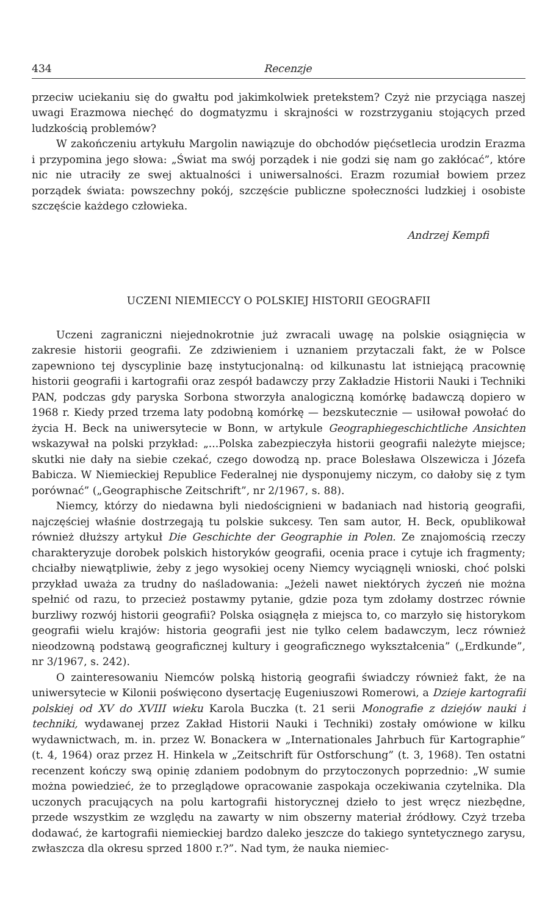434 Recenzje
przeciw uciekaniu się do gwałtu pod jakimkolwiek pretekstem? Czyż nie przyciąga naszej uwagi Erazmowa niechęć do dogmatyzmu i skrajności w rozstrzyganiu stojących przed ludzkością problemów?
W zakończeniu artykułu Margolin nawiązuje do obchodów pięćsetlecia urodzin Erazma i przypomina jego słowa: „Świat ma swój porządek i nie godzi się nam go zakłócać”, które nic nie utraciły ze swej aktualności i uniwersalności. Erazm rozumiał bowiem przez porządek świata: powszechny pokój, szczęście publiczne społeczności ludzkiej i osobiste szczęście każdego człowieka.
Andrzej Kempfi
UCZENI NIEMIECCY O POLSKIEJ HISTORII GEOGRAFII
Uczeni zagraniczni niejednokrotnie już zwracali uwagę na polskie osiągnięcia w zakresie historii geografii. Ze zdziwieniem i uznaniem przytaczali fakt, że w Polsce zapewniono tej dyscyplinie bazę instytucjonalną: od kilkunastu lat istniejącą pracownię historii geografii i kartografii oraz zespół badawczy przy Zakładzie Historii Nauki i Techniki PAN, podczas gdy paryska Sorbona stworzyła analogiczną komórkę badawczą dopiero w 1968 r. Kiedy przed trzema laty podobną komórkę — bezskutecznie — usiłował powołać do życia H. Beck na uniwersytecie w Bonn, w artykule Geographiegeschichtliche Ansichten wskazywał na polski przykład: „...Polska zabezpieczyła historii geografii należyte miejsce; skutki nie dały na siebie czekać, czego dowodzą np. prace Bolesława Olszewicza i Józefa Babicza. W Niemieckiej Republice Federalnej nie dysponujemy niczym, co dałoby się z tym porównać” („Geographische Zeitschrift”, nr 2/1967, s. 88).
Niemcy, którzy do niedawna byli niedoścignieni w badaniach nad historią geografii, najczęściej właśnie dostrzegają tu polskie sukcesy. Ten sam autor, H. Beck, opublikował również dłuższy artykuł Die Geschichte der Geographie in Polen. Ze znajomością rzeczy charakteryzuje dorobek polskich historyków geografii, ocenia prace i cytuje ich fragmenty; chciałby niewątpliwie, żeby z jego wysokiej oceny Niemcy wyciągnęli wnioski, choć polski przykład uważa za trudny do naśladowania: „Jeżeli nawet niektórych życzeń nie można spełnić od razu, to przecież postawmy pytanie, gdzie poza tym zdołamy dostrzec równie burzliwy rozwój historii geografii? Polska osiągnęła z miejsca to, co marzyło się historykom geografii wielu krajów: historia geografii jest nie tylko celem badawczym, lecz również nieodzowną podstawą geograficznej kultury i geograficznego wykształcenia” („Erdkunde”, nr 3/1967, s. 242).
O zainteresowaniu Niemców polską historią geografii świadczy również fakt, że na uniwersytecie w Kilonii poświęcono dysertację Eugeniuszowi Romerowi, a Dzieje kartografii polskiej od XV do XVIII wieku Karola Buczka (t. 21 serii Monografie z dziejów nauki i techniki, wydawanej przez Zakład Historii Nauki i Techniki) zostały omówione w kilku wydawnictwach, m. in. przez W. Bonackera w „Internationales Jahrbuch für Kartographie” (t. 4, 1964) oraz przez H. Hinkela w „Zeitschrift für Ostforschung” (t. 3, 1968). Ten ostatni recenzent kończy swą opinię zdaniem podobnym do przytoczonych poprzednio: „W sumie można powiedzieć, że to przeglądowe opracowanie zaspokaja oczekiwania czytelnika. Dla uczonych pracujących na polu kartografii historycznej dzieło to jest wręcz niezbędne, przede wszystkim ze względu na zawarty w nim obszerny materiał źródłowy. Czyż trzeba dodawać, że kartografii niemieckiej bardzo daleko jeszcze do takiego syntetycznego zarysu, zwłaszcza dla okresu sprzed 1800 r.?”. Nad tym, że nauka niemiec-